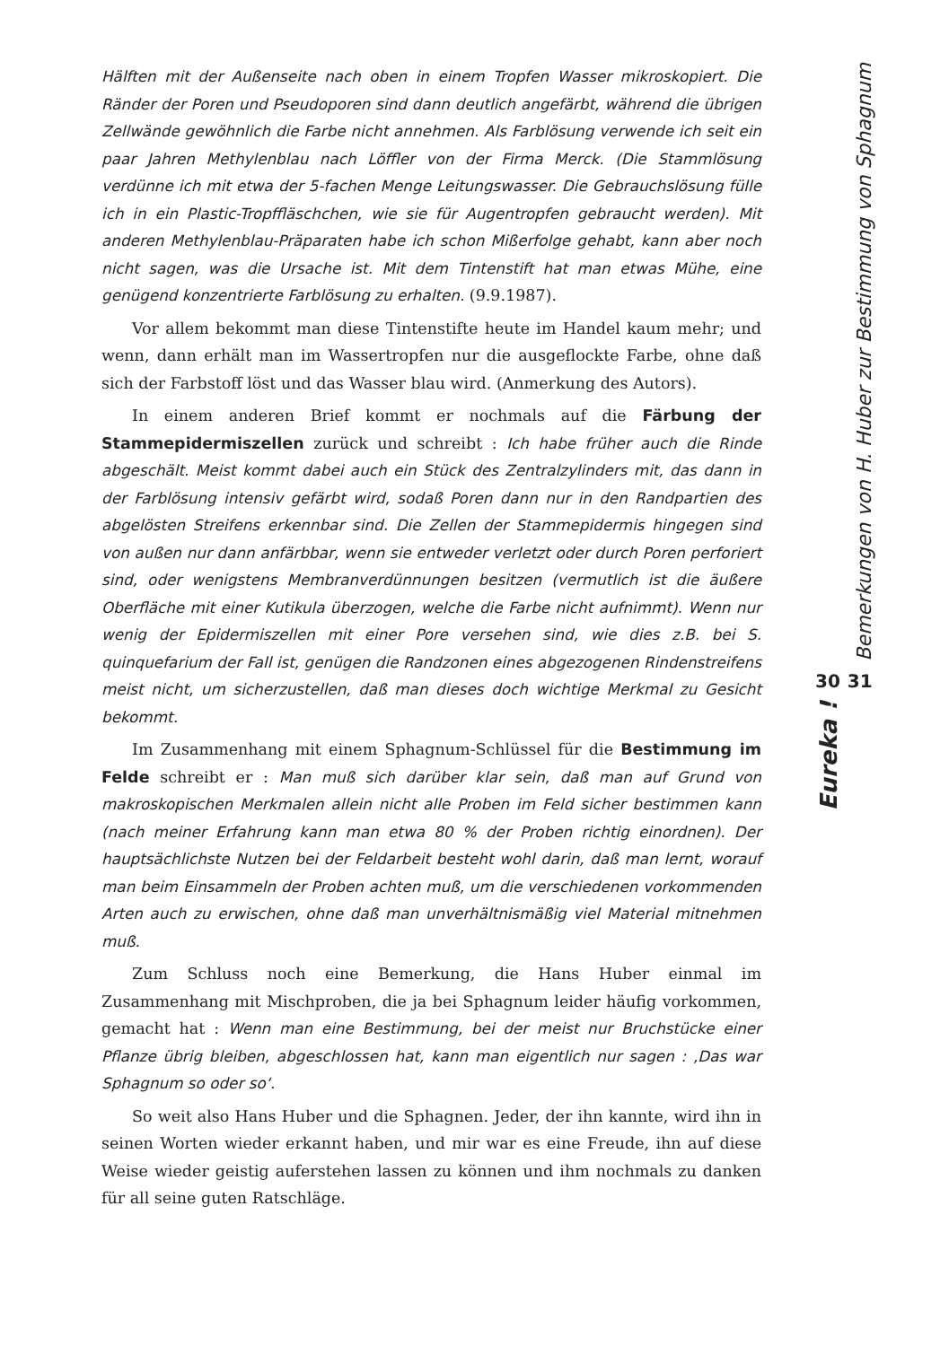Hälften mit der Außenseite nach oben in einem Tropfen Wasser mikroskopiert. Die Ränder der Poren und Pseudoporen sind dann deutlich angefärbt, während die übrigen Zellwände gewöhnlich die Farbe nicht annehmen. Als Farblösung verwende ich seit ein paar Jahren Methylenblau nach Löffler von der Firma Merck. (Die Stammlösung verdünne ich mit etwa der 5-fachen Menge Leitungswasser. Die Gebrauchslösung fülle ich in ein Plastic-Tropffläschchen, wie sie für Augentropfen gebraucht werden). Mit anderen Methylenblau-Präparaten habe ich schon Mißerfolge gehabt, kann aber noch nicht sagen, was die Ursache ist. Mit dem Tintenstift hat man etwas Mühe, eine genügend konzentrierte Farblösung zu erhalten. (9.9.1987).
Vor allem bekommt man diese Tintenstifte heute im Handel kaum mehr; und wenn, dann erhält man im Wassertropfen nur die ausgeflockte Farbe, ohne daß sich der Farbstoff löst und das Wasser blau wird. (Anmerkung des Autors).
In einem anderen Brief kommt er nochmals auf die Färbung der Stammepidermiszellen zurück und schreibt : Ich habe früher auch die Rinde abgeschält. Meist kommt dabei auch ein Stück des Zentralzylinders mit, das dann in der Farblösung intensiv gefärbt wird, sodaß Poren dann nur in den Randpartien des abgelösten Streifens erkennbar sind. Die Zellen der Stammepidermis hingegen sind von außen nur dann anfärbbar, wenn sie entweder verletzt oder durch Poren perforiert sind, oder wenigstens Membranverdünnungen besitzen (vermutlich ist die äußere Oberfläche mit einer Kutikula überzogen, welche die Farbe nicht aufnimmt). Wenn nur wenig der Epidermiszellen mit einer Pore versehen sind, wie dies z.B. bei S. quinquefarium der Fall ist, genügen die Randzonen eines abgezogenen Rindenstreifens meist nicht, um sicherzustellen, daß man dieses doch wichtige Merkmal zu Gesicht bekommt.
Im Zusammenhang mit einem Sphagnum-Schlüssel für die Bestimmung im Felde schreibt er : Man muß sich darüber klar sein, daß man auf Grund von makroskopischen Merkmalen allein nicht alle Proben im Feld sicher bestimmen kann (nach meiner Erfahrung kann man etwa 80 % der Proben richtig einordnen). Der hauptsächlichste Nutzen bei der Feldarbeit besteht wohl darin, daß man lernt, worauf man beim Einsammeln der Proben achten muß, um die verschiedenen vorkommenden Arten auch zu erwischen, ohne daß man unverhältnismäßig viel Material mitnehmen muß.
Zum Schluss noch eine Bemerkung, die Hans Huber einmal im Zusammenhang mit Mischproben, die ja bei Sphagnum leider häufig vorkommen, gemacht hat : Wenn man eine Bestimmung, bei der meist nur Bruchstücke einer Pflanze übrig bleiben, abgeschlossen hat, kann man eigentlich nur sagen : ‚Das war Sphagnum so oder so‘.
So weit also Hans Huber und die Sphagnen. Jeder, der ihn kannte, wird ihn in seinen Worten wieder erkannt haben, und mir war es eine Freude, ihn auf diese Weise wieder geistig auferstehen lassen zu können und ihm nochmals zu danken für all seine guten Ratschläge.
Bemerkungen von H. Huber zur Bestimmung von Sphagnum
30 31
Eureka !